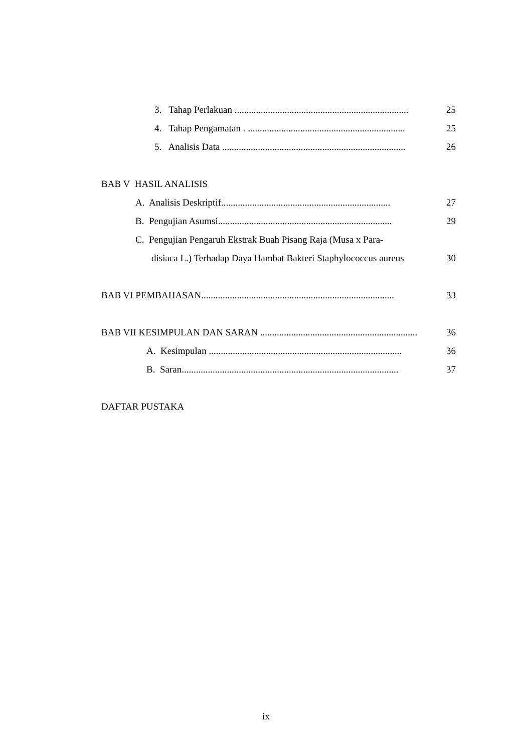3. Tahap Perlakuan ......................................................................... 25
4. Tahap Pengamatan . .................................................................. 25
5. Analisis Data ............................................................................. 26
BAB V HASIL ANALISIS
A. Analisis Deskriptif....................................................................... 27
B. Pengujian Asumsi......................................................................... 29
C. Pengujian Pengaruh Ekstrak Buah Pisang Raja (Musa x Para-
disiaca L.) Terhadap Daya Hambat Bakteri Staphylococcus aureus 30
BAB VI PEMBAHASAN................................................................................. 33
BAB VII KESIMPULAN DAN SARAN .................................................................. 36
A. Kesimpulan ................................................................................. 36
B. Saran........................................................................................... 37
DAFTAR PUSTAKA
ix